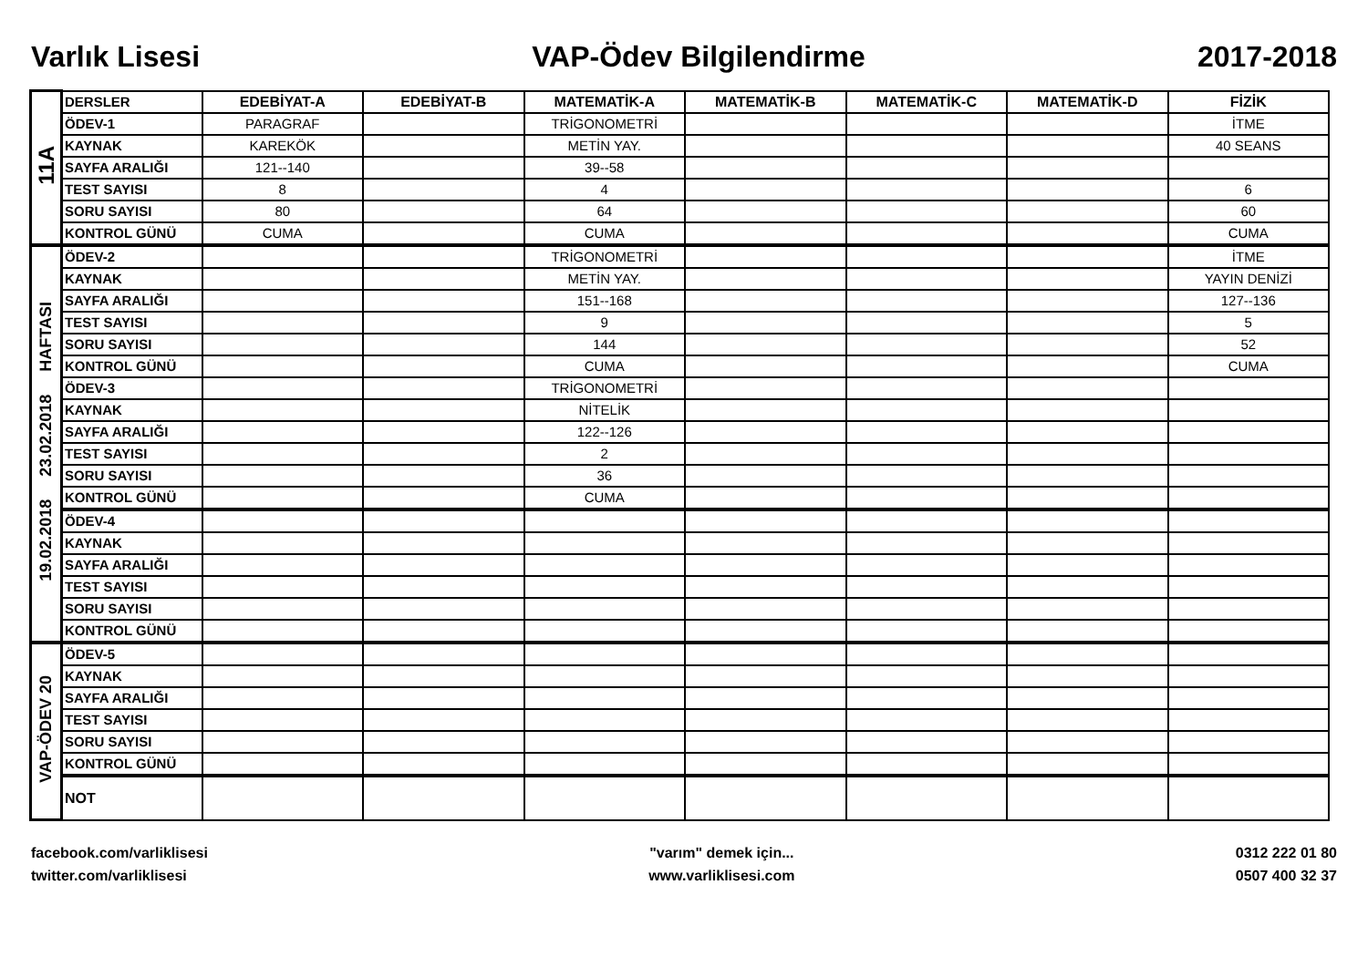Varlık Lisesi VAP-Ödev Bilgilendirme 2017-2018
| 11A | DERSLER | EDEBİYAT-A | EDEBİYAT-B | MATEMATİK-A | MATEMATİK-B | MATEMATİK-C | MATEMATİK-D | FİZİK |
| | ÖDEV-1 | PARAGRAF | | TRİGONOMETRİ | | | | İTME |
| | KAYNAK | KAREKÖK | | METİN YAY. | | | | 40 SEANS |
| | SAYFA ARALIĞI | 121--140 | | 39--58 | | | | |
| | TEST SAYISI | 8 | | 4 | | | | 6 |
| | SORU SAYISI | 80 | | 64 | | | | 60 |
| | KONTROL GÜNÜ | CUMA | | CUMA | | | | CUMA |
| 19.02.2018 23.02.2018 HAFTASI | ÖDEV-2 | | | TRİGONOMETRİ | | | | İTME |
| | KAYNAK | | | METİN YAY. | | | | YAYIN DENİZİ |
| | SAYFA ARALIĞI | | | 151--168 | | | | 127--136 |
| | TEST SAYISI | | | 9 | | | | 5 |
| | SORU SAYISI | | | 144 | | | | 52 |
| | KONTROL GÜNÜ | | | CUMA | | | | CUMA |
| | ÖDEV-3 | | | TRİGONOMETRİ | | | | |
| | KAYNAK | | | NİTELİK | | | | |
| | SAYFA ARALIĞI | | | 122--126 | | | | |
| | TEST SAYISI | | | 2 | | | | |
| | SORU SAYISI | | | 36 | | | | |
| | KONTROL GÜNÜ | | | CUMA | | | | |
| | ÖDEV-4 | | | | | | | |
| | KAYNAK | | | | | | | |
| | SAYFA ARALIĞI | | | | | | | |
| | TEST SAYISI | | | | | | | |
| | SORU SAYISI | | | | | | | |
| | KONTROL GÜNÜ | | | | | | | |
| VAP-ÖDEV 20 | ÖDEV-5 | | | | | | | |
| | KAYNAK | | | | | | | |
| | SAYFA ARALIĞI | | | | | | | |
| | TEST SAYISI | | | | | | | |
| | SORU SAYISI | | | | | | | |
| | KONTROL GÜNÜ | | | | | | | |
| | NOT | | | | | | | |
facebook.com/varliklisesi
twitter.com/varliklisesi
"varım" demek için...
www.varliklisesi.com
0312 222 01 80
0507 400 32 37